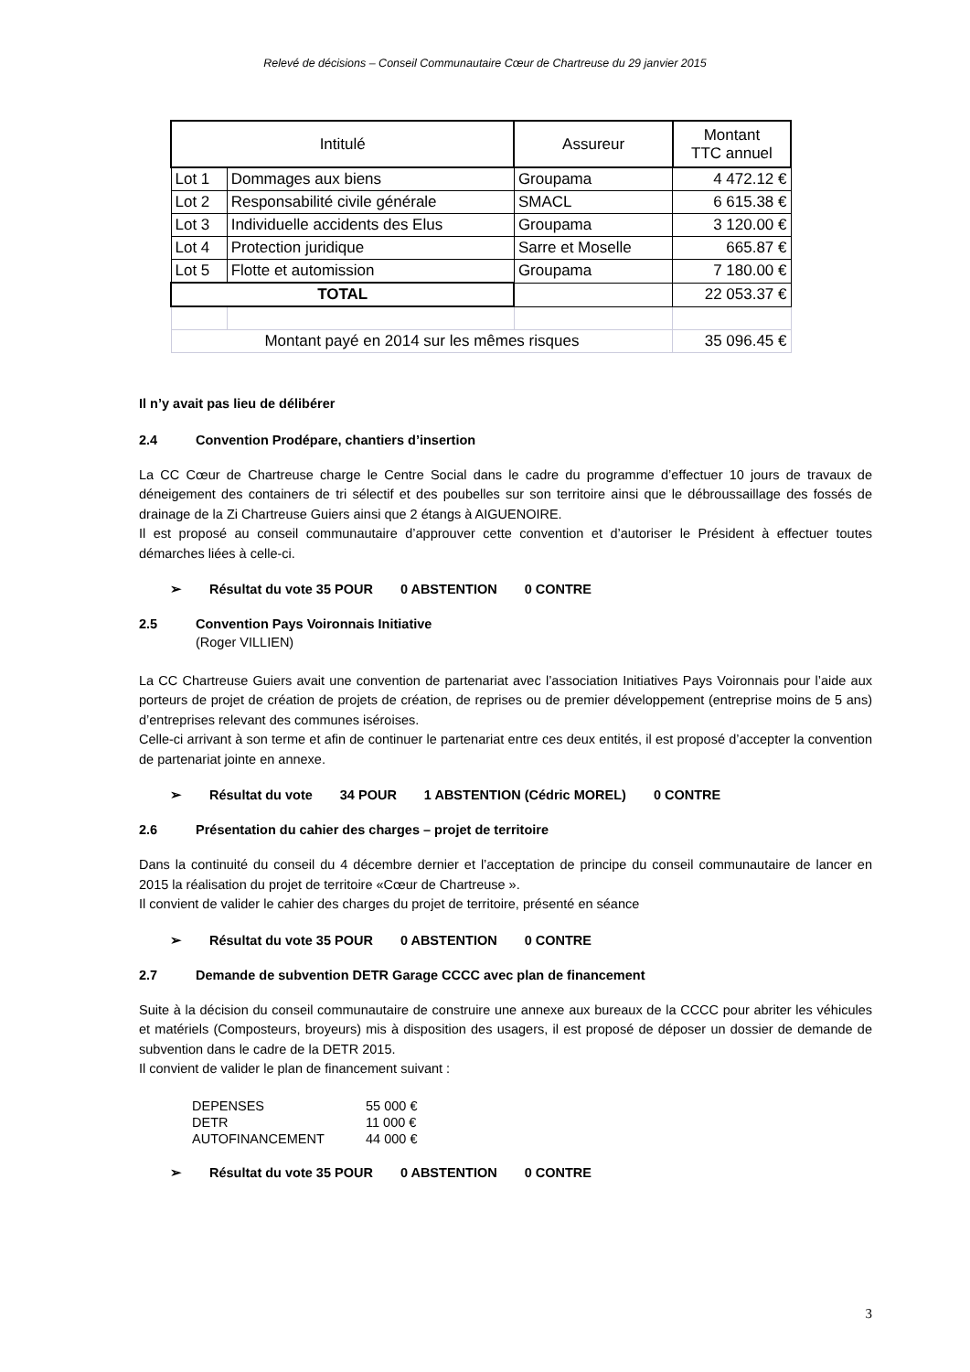Relevé de décisions – Conseil Communautaire Cœur de Chartreuse du 29 janvier 2015
| Intitulé | | Assureur | Montant TTC annuel |
| --- | --- | --- | --- |
| Lot 1 | Dommages aux biens | Groupama | 4 472.12 € |
| Lot 2 | Responsabilité civile générale | SMACL | 6 615.38 € |
| Lot 3 | Individuelle accidents des Elus | Groupama | 3 120.00 € |
| Lot 4 | Protection juridique | Sarre et Moselle | 665.87 € |
| Lot 5 | Flotte et automission | Groupama | 7 180.00 € |
| TOTAL | | | 22 053.37 € |
| Montant payé en 2014 sur les mêmes risques | | | 35 096.45 € |
Il n’y avait pas lieu de délibérer
2.4 Convention Prodépare, chantiers d’insertion
La CC Cœur de Chartreuse charge le Centre Social dans le cadre du programme d’effectuer 10 jours de travaux de déneigement des containers de tri sélectif et des poubelles sur son territoire ainsi que le débroussaillage des fossés de drainage de la Zi Chartreuse Guiers ainsi que 2 étangs à AIGUENOIRE.
Il est proposé au conseil communautaire d’approuver cette convention et d’autoriser le Président à effectuer toutes démarches liées à celle-ci.
➢ Résultat du vote 35 POUR 0 ABSTENTION 0 CONTRE
2.5 Convention Pays Voironnais Initiative
(Roger VILLIEN)
La CC Chartreuse Guiers avait une convention de partenariat avec l’association Initiatives Pays Voironnais pour l’aide aux porteurs de projet de création de projets de création, de reprises ou de premier développement (entreprise moins de 5 ans) d’entreprises relevant des communes iséroises.
Celle-ci arrivant à son terme et afin de continuer le partenariat entre ces deux entités, il est proposé d’accepter la convention de partenariat jointe en annexe.
➢ Résultat du vote 34 POUR 1 ABSTENTION (Cédric MOREL) 0 CONTRE
2.6 Présentation du cahier des charges – projet de territoire
Dans la continuité du conseil du 4 décembre dernier et l’acceptation de principe du conseil communautaire de lancer en 2015 la réalisation du projet de territoire «Cœur de Chartreuse ».
Il convient de valider le cahier des charges du projet de territoire, présenté en séance
➢ Résultat du vote 35 POUR 0 ABSTENTION 0 CONTRE
2.7 Demande de subvention DETR Garage CCCC avec plan de financement
Suite à la décision du conseil communautaire de construire une annexe aux bureaux de la CCCC pour abriter les véhicules et matériels (Composteurs, broyeurs) mis à disposition des usagers, il est proposé de déposer un dossier de demande de subvention dans le cadre de la DETR 2015.
Il convient de valider le plan de financement suivant :
| DEPENSES | 55 000 € |
| DETR | 11 000 € |
| AUTOFINANCEMENT | 44 000 € |
➢ Résultat du vote 35 POUR 0 ABSTENTION 0 CONTRE
3